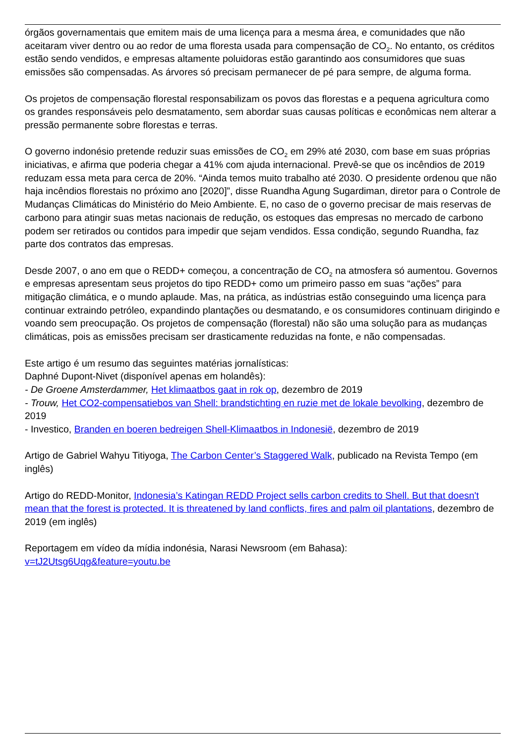órgãos governamentais que emitem mais de uma licença para a mesma área, e comunidades que não aceitaram viver dentro ou ao redor de uma floresta usada para compensação de CO<sub>2</sub>. No entanto, os créditos estão sendo vendidos, e empresas altamente poluidoras estão garantindo aos consumidores que suas emissões são compensadas. As árvores só precisam permanecer de pé para sempre, de alguma forma.
Os projetos de compensação florestal responsabilizam os povos das florestas e a pequena agricultura como os grandes responsáveis pelo desmatamento, sem abordar suas causas políticas e econômicas nem alterar a pressão permanente sobre florestas e terras.
O governo indonésio pretende reduzir suas emissões de CO<sub>2</sub> em 29% até 2030, com base em suas próprias iniciativas, e afirma que poderia chegar a 41% com ajuda internacional. Prevê-se que os incêndios de 2019 reduzam essa meta para cerca de 20%. “Ainda temos muito trabalho até 2030. O presidente ordenou que não haja incêndios florestais no próximo ano [2020]”, disse Ruandha Agung Sugardiman, diretor para o Controle de Mudanças Climáticas do Ministério do Meio Ambiente. E, no caso de o governo precisar de mais reservas de carbono para atingir suas metas nacionais de redução, os estoques das empresas no mercado de carbono podem ser retirados ou contidos para impedir que sejam vendidos. Essa condição, segundo Ruandha, faz parte dos contratos das empresas.
Desde 2007, o ano em que o REDD+ começou, a concentração de CO<sub>2</sub> na atmosfera só aumentou. Governos e empresas apresentam seus projetos do tipo REDD+ como um primeiro passo em suas “ações” para mitigação climática, e o mundo aplaude. Mas, na prática, as indústrias estão conseguindo uma licença para continuar extraindo petróleo, expandindo plantações ou desmatando, e os consumidores continuam dirigindo e voando sem preocupação. Os projetos de compensação (florestal) não são uma solução para as mudanças climáticas, pois as emissões precisam ser drasticamente reduzidas na fonte, e não compensadas.
Este artigo é um resumo das seguintes matérias jornalísticas:
Daphné Dupont-Nivet (disponível apenas em holandês):
- De Groene Amsterdammer, Het klimaatbos gaat in rok op, dezembro de 2019
- Trouw, Het CO2-compensatiebos van Shell: brandstichting en ruzie met de lokale bevolking, dezembro de 2019
- Investico, Branden en boeren bedreigen Shell-Klimaatbos in Indonesië, dezembro de 2019
Artigo de Gabriel Wahyu Titiyoga, The Carbon Center’s Staggered Walk, publicado na Revista Tempo (em inglês)
Artigo do REDD-Monitor, Indonesia’s Katingan REDD Project sells carbon credits to Shell. But that doesn't mean that the forest is protected. It is threatened by land conflicts, fires and palm oil plantations, dezembro de 2019 (em inglês)
Reportagem em vídeo da mídia indonésia, Narasi Newsroom (em Bahasa):
v=tJ2Utsg6Uqg&feature=youtu.be